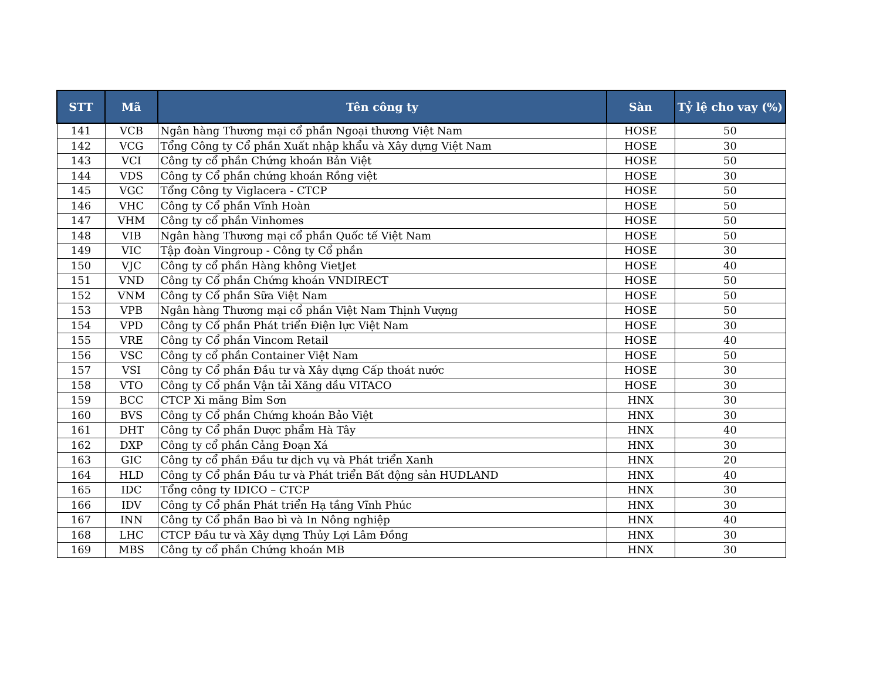| STT | Mã | Tên công ty | Sàn | Tỷ lệ cho vay (%) |
| --- | --- | --- | --- | --- |
| 141 | VCB | Ngân hàng Thương mại cổ phần Ngoại thương Việt Nam | HOSE | 50 |
| 142 | VCG | Tổng Công ty Cổ phần Xuất nhập khẩu và Xây dựng Việt Nam | HOSE | 30 |
| 143 | VCI | Công ty cổ phần Chứng khoán Bản Việt | HOSE | 50 |
| 144 | VDS | Công ty Cổ phần chứng khoán Rồng việt | HOSE | 30 |
| 145 | VGC | Tổng Công ty Viglacera - CTCP | HOSE | 50 |
| 146 | VHC | Công ty Cổ phần Vĩnh Hoàn | HOSE | 50 |
| 147 | VHM | Công ty cổ phần Vinhomes | HOSE | 50 |
| 148 | VIB | Ngân hàng Thương mại cổ phần Quốc tế Việt Nam | HOSE | 50 |
| 149 | VIC | Tập đoàn Vingroup - Công ty Cổ phần | HOSE | 30 |
| 150 | VJC | Công ty cổ phần Hàng không VietJet | HOSE | 40 |
| 151 | VND | Công ty Cổ phần Chứng khoán VNDIRECT | HOSE | 50 |
| 152 | VNM | Công ty Cổ phần Sữa Việt Nam | HOSE | 50 |
| 153 | VPB | Ngân hàng Thương mại cổ phần Việt Nam Thịnh Vượng | HOSE | 50 |
| 154 | VPD | Công ty Cổ phần Phát triển Điện lực Việt Nam | HOSE | 30 |
| 155 | VRE | Công ty Cổ phần Vincom Retail | HOSE | 40 |
| 156 | VSC | Công ty cổ phần Container Việt Nam | HOSE | 50 |
| 157 | VSI | Công ty Cổ phần Đầu tư và Xây dựng Cấp thoát nước | HOSE | 30 |
| 158 | VTO | Công ty Cổ phần Vận tải Xăng dầu VITACO | HOSE | 30 |
| 159 | BCC | CTCP Xi măng Bỉm Sơn | HNX | 30 |
| 160 | BVS | Công ty Cổ phần Chứng khoán Bảo Việt | HNX | 30 |
| 161 | DHT | Công ty Cổ phần Dược phẩm Hà Tây | HNX | 40 |
| 162 | DXP | Công ty cổ phần Cảng Đoạn Xá | HNX | 30 |
| 163 | GIC | Công ty cổ phần Đầu tư dịch vụ và Phát triển Xanh | HNX | 20 |
| 164 | HLD | Công ty Cổ phần Đầu tư và Phát triển Bất động sản HUDLAND | HNX | 40 |
| 165 | IDC | Tổng công ty IDICO – CTCP | HNX | 30 |
| 166 | IDV | Công ty Cổ phần Phát triển Hạ tầng Vĩnh Phúc | HNX | 30 |
| 167 | INN | Công ty Cổ phần Bao bì và In Nông nghiệp | HNX | 40 |
| 168 | LHC | CTCP Đầu tư và Xây dựng Thủy Lợi Lâm Đồng | HNX | 30 |
| 169 | MBS | Công ty cổ phần Chứng khoán MB | HNX | 30 |